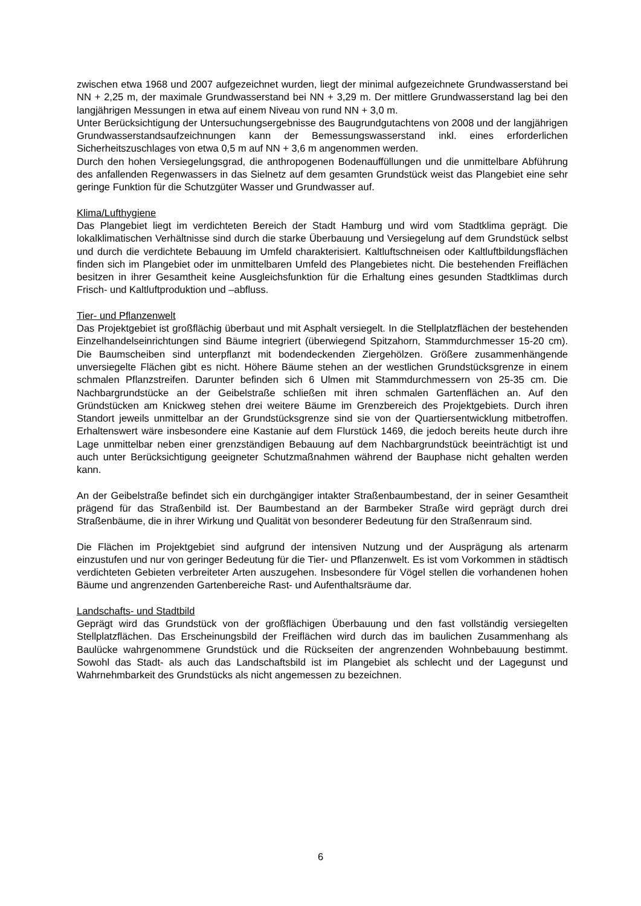zwischen etwa 1968 und 2007 aufgezeichnet wurden, liegt der minimal aufgezeichnete Grundwasserstand bei NN + 2,25 m, der maximale Grundwasserstand bei NN + 3,29 m. Der mittlere Grundwasserstand lag bei den langjährigen Messungen in etwa auf einem Niveau von rund NN + 3,0 m.
Unter Berücksichtigung der Untersuchungsergebnisse des Baugrundgutachtens von 2008 und der langjährigen Grundwasserstandsaufzeichnungen kann der Bemessungswasserstand inkl. eines erforderlichen Sicherheitszuschlages von etwa 0,5 m auf NN + 3,6 m angenommen werden.
Durch den hohen Versiegelungsgrad, die anthropogenen Bodenauffüllungen und die unmittelbare Abführung des anfallenden Regenwassers in das Sielnetz auf dem gesamten Grundstück weist das Plangebiet eine sehr geringe Funktion für die Schutzgüter Wasser und Grundwasser auf.
Klima/Lufthygiene
Das Plangebiet liegt im verdichteten Bereich der Stadt Hamburg und wird vom Stadtklima geprägt. Die lokalklimatischen Verhältnisse sind durch die starke Überbauung und Versiegelung auf dem Grundstück selbst und durch die verdichtete Bebauung im Umfeld charakterisiert. Kaltluftschneisen oder Kaltluftbildungsflächen finden sich im Plangebiet oder im unmittelbaren Umfeld des Plangebietes nicht. Die bestehenden Freiflächen besitzen in ihrer Gesamtheit keine Ausgleichsfunktion für die Erhaltung eines gesunden Stadtklimas durch Frisch- und Kaltluftproduktion und –abfluss.
Tier- und Pflanzenwelt
Das Projektgebiet ist großflächig überbaut und mit Asphalt versiegelt. In die Stellplatzflächen der bestehenden Einzelhandelseinrichtungen sind Bäume integriert (überwiegend Spitzahorn, Stammdurchmesser 15-20 cm). Die Baumscheiben sind unterpflanzt mit bodendeckenden Ziergehölzen. Größere zusammenhängende unversiegelte Flächen gibt es nicht. Höhere Bäume stehen an der westlichen Grundstücksgrenze in einem schmalen Pflanzstreifen. Darunter befinden sich 6 Ulmen mit Stammdurchmessern von 25-35 cm. Die Nachbargrundstücke an der Geibelstraße schließen mit ihren schmalen Gartenflächen an. Auf den Gründstücken am Knickweg stehen drei weitere Bäume im Grenzbereich des Projektgebiets. Durch ihren Standort jeweils unmittelbar an der Grundstücksgrenze sind sie von der Quartiersentwicklung mitbetroffen. Erhaltenswert wäre insbesondere eine Kastanie auf dem Flurstück 1469, die jedoch bereits heute durch ihre Lage unmittelbar neben einer grenzständigen Bebauung auf dem Nachbargrundstück beeinträchtigt ist und auch unter Berücksichtigung geeigneter Schutzmaßnahmen während der Bauphase nicht gehalten werden kann.
An der Geibelstraße befindet sich ein durchgängiger intakter Straßenbaumbestand, der in seiner Gesamtheit prägend für das Straßenbild ist. Der Baumbestand an der Barmbeker Straße wird geprägt durch drei Straßenbäume, die in ihrer Wirkung und Qualität von besonderer Bedeutung für den Straßenraum sind.
Die Flächen im Projektgebiet sind aufgrund der intensiven Nutzung und der Ausprägung als artenarm einzustufen und nur von geringer Bedeutung für die Tier- und Pflanzenwelt. Es ist vom Vorkommen in städtisch verdichteten Gebieten verbreiteter Arten auszugehen. Insbesondere für Vögel stellen die vorhandenen hohen Bäume und angrenzenden Gartenbereiche Rast- und Aufenthaltsräume dar.
Landschafts- und Stadtbild
Geprägt wird das Grundstück von der großflächigen Überbauung und den fast vollständig versiegelten Stellplatzflächen. Das Erscheinungsbild der Freiflächen wird durch das im baulichen Zusammenhang als Baulücke wahrgenommene Grundstück und die Rückseiten der angrenzenden Wohnbebauung bestimmt. Sowohl das Stadt- als auch das Landschaftsbild ist im Plangebiet als schlecht und der Lagegunst und Wahrnehmbarkeit des Grundstücks als nicht angemessen zu bezeichnen.
6